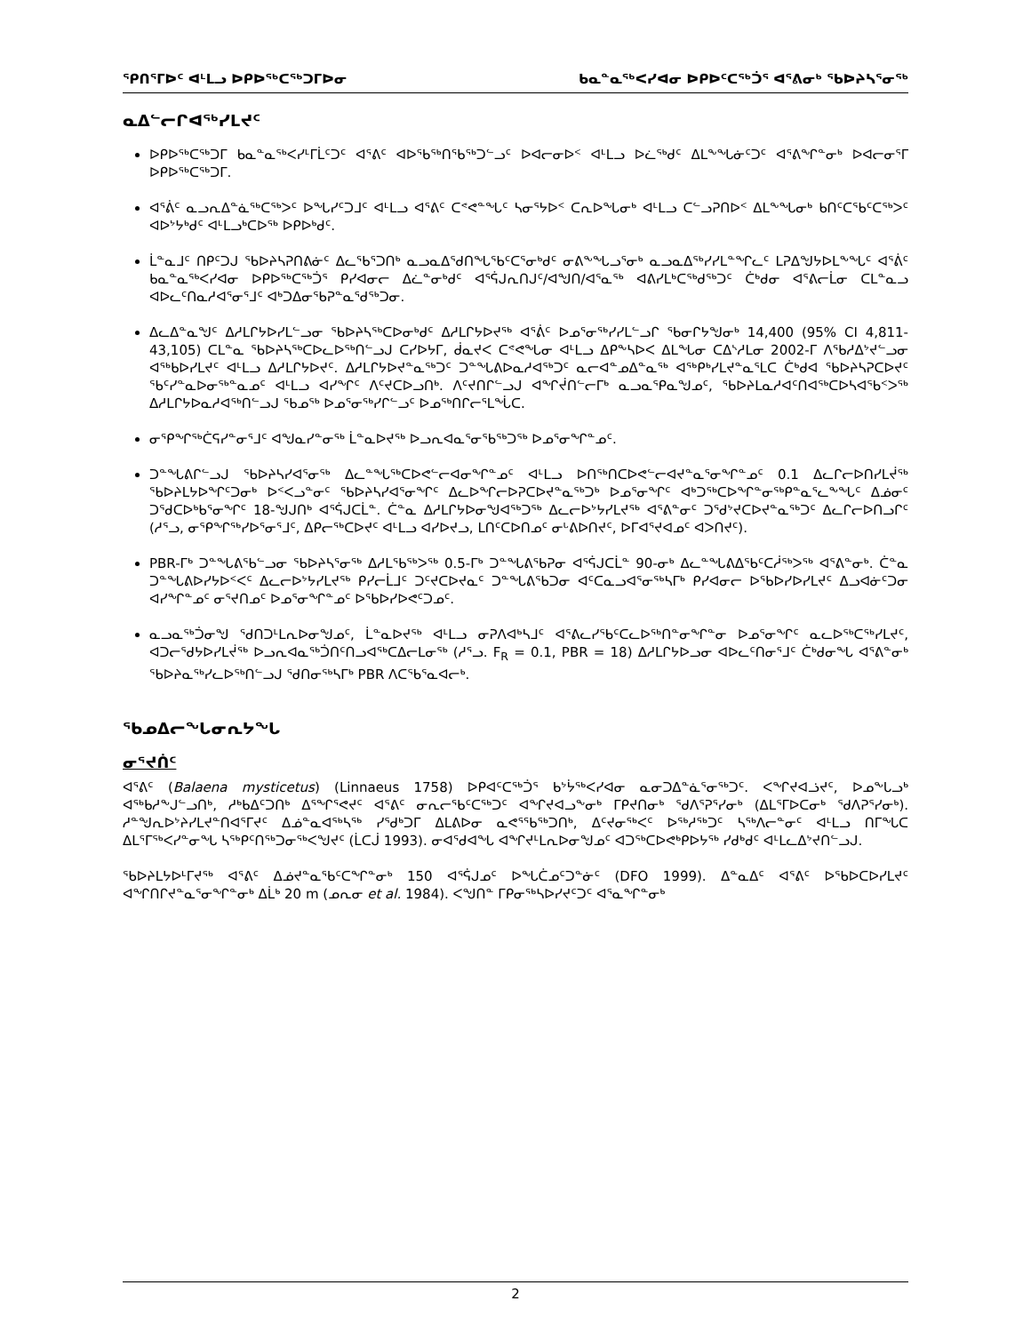ᕿᑎᕐᒥᐅᑦ ᐊᒻᒪᓗ ᐅᑭᐅᖅᑕᖅᑐᒥᐅᓂ ᑲᓇᓐᓇᖅᐸᓯᐊᓂ ᐅᑭᐅᑦᑕᖅᑑᕐ ᐊᕐᕕᓂᒃ ᖃᐅᔨᓴᕐᓂᖅ
ᓇᐃᓪᓕᒋᐊᖅᓯᒪᔪᑦ
ᐅᑭᐅᖅᑕᖅᑐᒥ ᑲᓇᓐᓇᖅᐸᓯᒻᒥᒫᑦᑐᑦ ᐊᕐᕕᑦ ᐊᐅᖃᖅᑎᖃᖅᑐᓪᓗᑦ ᐅᐊᓕᓂᐅᑉ ᐊᒻᒪᓗ ᐅᓛᕐᒃᑯᑦ ᐃᒪᖕᖓᓃᑦᑐᑦ ᐊᕐᕕᖏᓐᓂᒃ ᐅᐊᓕᓂᕐᒥ ᐅᑭᐅᖅᑕᖅᑐᒥ.
ᐊᕐᕖᑦ ᓇᓗᕆᐃᓐᓈᖅᑕᖅᐳᑦ ᐅᖓᓯᑦᑐᒧᑦ ᐊᒻᒪᓗ ᐊᕐᕕᑦ ᑕᕝᕙᓐᖓᑦ ᓴᓂᕐᔭᐅᑉ ᑕᕆᐅᖓᓂᒃ ᐊᒻᒪᓗ ᑕᓪᓗᕈᑎᐅᑉ ᐃᒪᖕᖓᓂᒃ ᑲᑎᑦᑕᖃᑦᑕᖅᐳᑦ ᐊᐅᔾᔭᒃᑯᑦ ᐊᒻᒪᓗᒃᑕᐅᖅ ᐅᑭᐅᒃᑯᑦ.
ᒫᓐᓇᒧᑦ ᑎᑭᑦᑐᒍ ᖃᐅᔨᓴᕈᑎᕕᓃᑦ ᐃᓚᖃᕐᑐᑎᒃ ᓇᓗᓇᐃᖁᑎᖓᖃᑦᑕᕐᓂᒃᑯᑦ ᓂᕕᖕᖓᓗᕐᓂᒃ ᓇᓗᓇᐃᖅᓯᓯᒪᓐᖏᓚᑦ ᒪᕈᐃᖑᔭᐅᒪᖕᖓᑦ ᐊᕐᕖᑦ ᑲᓇᓐᓇᖅᐸᓯᐊᓂ ᐅᑭᐅᖅᑕᖅᑑᕐ ᑭᓯᐊᓂᓕ ᐃᓛᓐᓂᒃᑯᑦ ᐊᕐᕌᒍᕆᑎᒍᑦ/ᐊᖑᑎ/ᐊᕐᓇᖅ ᐊᕕᓯᒪᒃᑕᖅᑯᖅᑐᑦ ᑖᒃᑯᓂ ᐊᕐᕕᓕᒫᓂ ᑕᒪᓐᓇᓗ ᐊᐅᓚᑦᑎᓇᓱᐊᕐᓂᕐᒧᑦ ᐊᒃᑐᐃᓂᖃᕈᓐᓇᖁᖅᑐᓂ.
ᐃᓚᐃᓐᓇᖑᑦ ᐃᓱᒪᒋᔭᐅᓯᒪᓪᓗᓂ ᖃᐅᔨᓴᖅᑕᐅᓂᒃᑯᑦ ᐃᓱᒪᒋᔭᐅᔪᖅ ᐊᕐᕖᑦ ᐅᓄᕐᓂᖅᓯᓯᒪᓪᓗᒋ ᖃᓂᒋᔭᖑᓂᒃ 14,400 (95% CI 4,811-43,105) ᑕᒪᓐᓇ ᖃᐅᔨᓴᖅᑕᐅᓚᐅᖅᑎᓪᓗᒍ ᑕᓯᐅᔭᒥ, ᑰᓇᔪᐸ ᑕᕝᕙᖓᓂ ᐊᒻᒪᓗ ᐃᑭᖕᓴᐅᐸ ᐃᒪᖓᓂ ᑕᐃᔅᓱᒪᓂ 2002-ᒥ ᐱᖃᓱᐃᔾᔪᓪᓗᓂ ᐊᖅᑲᐅᓯᒪᔪᑦ ᐊᒻᒪᓗ ᐃᓱᒪᒋᔭᐅᔪᑦ. ᐃᓱᒪᒋᔭᐅᔪᓐᓇᖅᑐᑦ ᑐᓐᖓᕕᐅᓇᓱᐊᖅᑐᑦ ᓇᓕᐊᓐᓄᐃᓐᓇᖅ ᐊᖅᑭᒃᓯᒪᔪᓐᓇᕐᒪᑕ ᑖᒃᑯᐊ ᖃᐅᔨᓴᕈᑕᐅᔪᑦ ᖃᑦᓯᓐᓇᐅᓂᖅᓐᓇᓄᑦ ᐊᒻᒪᓗ ᐊᓯᖏᑦ ᐱᑦᔪᑕᐅᓗᑎᒃ. ᐱᑦᔪᑎᒋᓪᓗᒍ ᐊᖏᔫᑎᓪᓕᒥᒃ ᓇᓗᓇᕿᓇᖑᓄᑦ, ᖃᐅᔨᒪᓇᓱᐊᑦᑎᐊᖅᑕᐅᓴᐊᖃᑉᐳᖅ ᐃᓱᒪᒋᔭᐅᓇᓱᐊᖅᑎᓪᓗᒍ ᖃᓄᖅ ᐅᓄᕐᓂᖅᓯᒋᓪᓗᑦ ᐅᓄᖅᑎᒋᓕᕐᒪᖔᑕ.
ᓂᕿᖏᖅᑖᕋᓯᓐᓂᕐᒧᑦ ᐊᖑᓇᓯᓐᓂᖅ ᒫᓐᓇᐅᔪᖅ ᐅᓗᕆᐊᓇᕐᓂᖃᖅᑐᖅ ᐅᓄᕐᓂᖏᓐᓄᑦ.
ᑐᓐᖓᕕᒋᓪᓗᒍ ᖃᐅᔨᓴᓯᐊᕐᓂᖅ ᐃᓚᓐᖓᖅᑕᐅᕙᓪᓕᐊᓂᖏᓐᓄᑦ ᐊᒻᒪᓗ ᐅᑎᖅᑎᑕᐅᕙᓪᓕᐊᔪᓐᓇᕐᓂᖏᓐᓄᑦ 0.1 ᐃᓚᒋᓕᐅᑎᓯᒪᔫᖅ ᖃᐅᔨᒪᔭᐅᖏᑦᑐᓂᒃ ᐅᑉᐸᓗᓐᓂᑦ ᖃᐅᔨᓴᓯᐊᕐᓂᖏᑦ ᐃᓚᐅᖏᓕᐅᕈᑕᐅᔪᓐᓇᖅᑐᒃ ᐅᓄᕐᓂᖏᑦ ᐊᒃᑐᖅᑕᐅᖏᓐᓂᖅᑭᓐᓇᕐᓚᖕᖓᑦ ᐃᓅᓂᑦ ᑐᖁᑕᐅᒃᑲᕐᓂᖏᑦ 18-ᖑᒍᑎᒃ ᐊᕐᕌᒍᑕᒫᓐ. ᑖᓐᓇ ᐃᓱᒪᒋᔭᐅᓂᖑᐊᖅᑐᖅ ᐃᓚᓕᐅᔾᔭᓯᒪᔪᖅ ᐊᕐᕕᓐᓂᑦ ᑐᖁᔾᔪᑕᐅᔪᓐᓇᖅᑐᑦ ᐃᓚᒋᓕᐅᑎᓗᒋᑦ (ᓱᕐᓗ, ᓂᕿᖏᖅᓯᐅᕐᓂᕐᒧᑦ, ᐃᑭᓕᖅᑕᐅᔪᑦ ᐊᒻᒪᓗ ᐊᓯᐅᔪᓗ, ᒪᑎᑦᑕᐅᑎᓄᑦ ᓂᒡᕕᐅᑎᔪᑦ, ᐅᒥᐊᕐᔪᐊᓄᑦ ᐊᐳᑎᔪᑦ).
PBR-ᒥᒃ ᑐᓐᖓᕕᖃᓪᓗᓂ ᖃᐅᔨᓴᕐᓂᖅ ᐃᓱᒪᖃᖅᐳᖅ 0.5-ᒥᒃ ᑐᓐᖓᕕᖃᕈᓂ ᐊᕐᕌᒍᑕᒫᓐ 90-ᓂᒃ ᐃᓚᓐᖓᕕᐃᖃᑦᑕᓲᖅᐳᖅ ᐊᕐᕕᓐᓂᒃ. ᑖᓐᓇ ᑐᓐᖓᕕᐅᓯᔭᐅᑉᐸᑦ ᐃᓚᓕᐅᔾᔭᓯᒪᔪᖅ ᑭᓯᓕᒫᒧᑦ ᑐᑦᔪᑕᐅᔪᓇᑦ ᑐᓐᖓᕕᖃᑐᓂ ᐊᑦᑕᓇᓗᐊᕐᓂᖅᓴᒥᒃ ᑭᓯᐊᓂᓕ ᐅᖃᐅᓯᐅᓯᒪᔪᑦ ᐃᓗᐊᓃᑦᑐᓂ ᐊᓯᖏᓐᓄᑦ ᓂᕐᔪᑎᓄᑦ ᐅᓄᕐᓂᖏᓐᓄᑦ ᐅᖃᐅᓯᐅᕙᑦᑐᓄᑦ.
ᓇᓗᓇᖅᑑᓂᖑ ᖁᑎᑐᒻᒪᕆᐅᓂᖑᓄᑦ, ᒫᓐᓇᐅᔪᖅ ᐊᒻᒪᓗ ᓂᕈᐱᐊᒃᓴᒧᑦ ᐊᕐᕕᓚᓯᖃᑦᑕᓚᐅᖅᑎᓐᓂᖏᓐᓂ ᐅᓄᕐᓂᖏᑦ ᓇᓚᐅᖅᑕᖅᓯᒪᔪᑦ, ᐊᑐᓕᖁᔭᐅᓯᒪᔫᖅ ᐅᓗᕆᐊᓇᖅᑑᑎᑦᑎᓗᐊᖅᑕᐃᓕᒪᓂᖅ (ᓱᕐᓗ. F<sub>R</sub> = 0.1, PBR = 18) ᐃᓱᒪᒋᔭᐅᓗᓂ ᐊᐅᓚᑦᑎᓂᕐᒧᑦ ᑖᒃᑯᓂᖓ ᐊᕐᕕᓐᓂᒃ ᖃᐅᔨᓇᖅᓯᓚᐅᖅᑎᓪᓗᒍ ᖁᑎᓂᖅᓴᒥᒃ PBR ᐱᑕᖃᕐᓇᐊᓕᒃ.
ᖃᓄᐃᓕᖓᓂᕆᔭᖓ
ᓂᕐᔪᑏᑦ
ᐊᕐᕕᑦ (Balaena mysticetus) (Linnaeus 1758) ᐅᑭᐊᑦᑕᖅᑑᕐ ᑲᔾᔮᖅᐸᓯᐊᓂ ᓇᓂᑐᐃᓐᓈᕐᓂᖅᑐᑦ. ᐸᖏᔪᐊᓘᔪᑦ, ᐅᓄᖕᒐᓗᒃ ᐊᖅᑲᓱᖕᒍᓪᓗᑎᒃ, ᓱᒃᑲᐃᑦᑐᑎᒃ ᐃᕐᖏᕐᕙᔪᑦ ᐊᕐᕕᑦ ᓂᕆᓕᖃᑦᑕᖅᑐᑦ ᐊᖏᔪᐊᓗᖕᓂᒃ ᒥᑭᔪᑎᓂᒃ ᖁᐱᕐᕈᕐᓯᓂᒃ (ᐃᒪᕐᒥᐅᑕᓂᒃ ᖁᐱᕈᕐᓯᓂᒃ). ᓱᓐᖑᕆᐅᔾᔨᓯᒪᔪᓐᑎᐊᕐᒥᔪᑦ ᐃᓅᓐᓇᐊᖅᓴᖅ ᓯᖁᒃᑐᒥ ᐃᒪᕕᐅᓂ ᓇᕙᕐᖃᖅᑐᑎᒃ, ᐃᑦᔪᓂᖅᐸᑦ ᐅᖅᓱᖅᑐᑦ ᓴᖅᐱᓕᓐᓂᑦ ᐊᒻᒪᓗ ᑎᒥᖓᑕ ᐃᒪᕐᒥᖅᐸᓯᓐᓂᖓ ᓴᖅᑭᑦᑎᖅᑐᓂᖅᐸᖑᔪᑦ (ᒫᑕᒎ 1993). ᓂᐊᖁᐊᖓ ᐊᖏᔪᒻᒪᕆᐅᓂᖑᓄᑦ ᐊᑐᖅᑕᐅᕙᒃᑭᐅᔭᖅ ᓯᑯᒃᑯᑦ ᐊᒻᒪᓚᐃᔾᔪᑎᓪᓗᒍ.
ᖃᐅᔨᒪᔭᐅᒻᒥᔪᖅ ᐊᕐᕕᑦ ᐃᓅᔪᓐᓇᖃᑦᑕᖏᓐᓂᒃ 150 ᐊᕐᕌᒍᓄᑦ ᐅᖓᑖᓄᑦᑐᓐᓃᑦ (DFO 1999). ᐃᓐᓇᐃᑦ ᐊᕐᕕᑦ ᐅᖃᐅᑕᐅᓯᒪᔪᑦ ᐊᖏᑎᒋᔪᓐᓇᕐᓂᖏᓐᓂᒃ ᐃᒫᒃ 20 m (ᓄᕆᓂ et al. 1984). ᐸᖑᑎᓐ ᒥᑭᓂᖅᓴᐅᓯᔪᑦᑐᑦ ᐊᕐᓇᖏᓐᓂᒃ
2